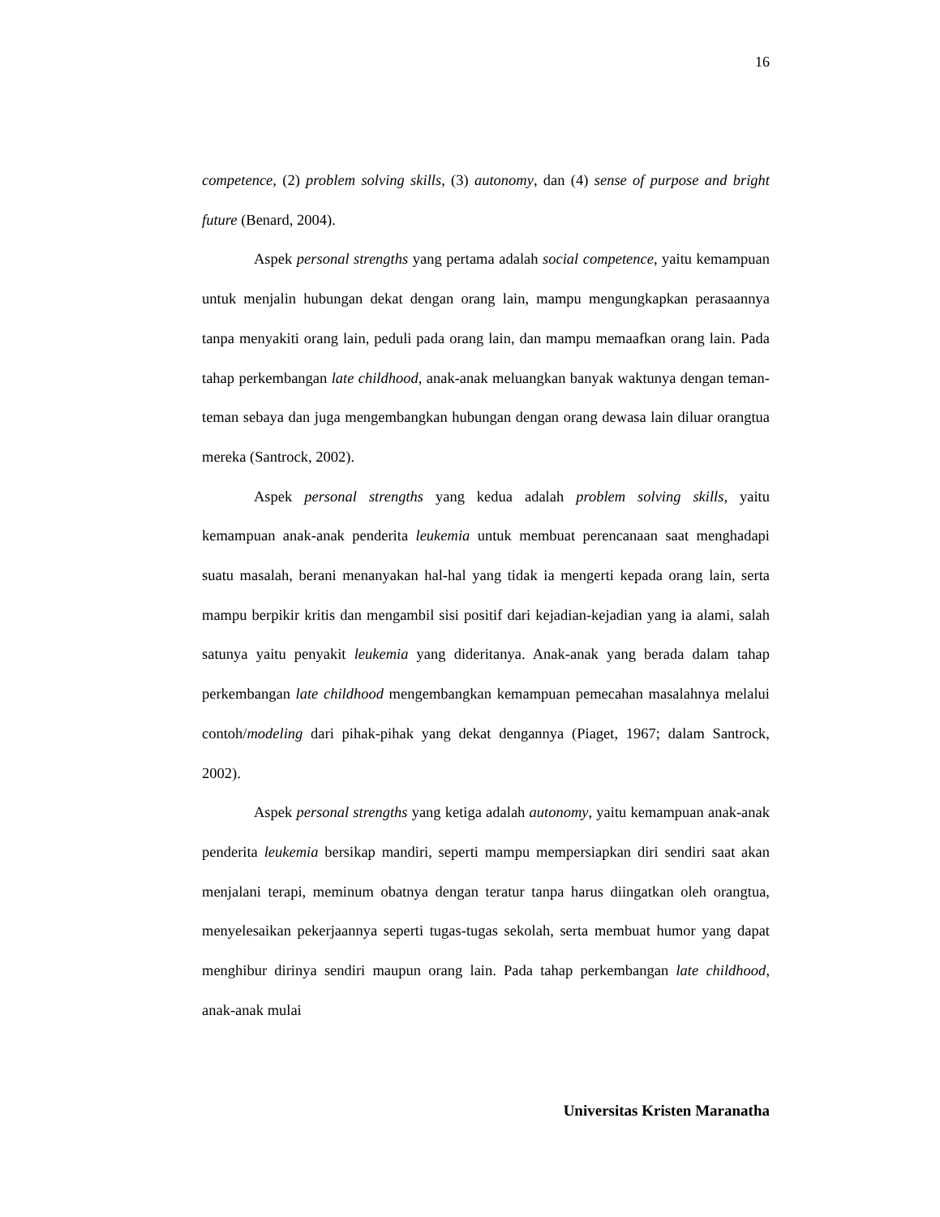16
competence, (2) problem solving skills, (3) autonomy, dan (4) sense of purpose and bright future (Benard, 2004).
Aspek personal strengths yang pertama adalah social competence, yaitu kemampuan untuk menjalin hubungan dekat dengan orang lain, mampu mengungkapkan perasaannya tanpa menyakiti orang lain, peduli pada orang lain, dan mampu memaafkan orang lain. Pada tahap perkembangan late childhood, anak-anak meluangkan banyak waktunya dengan teman-teman sebaya dan juga mengembangkan hubungan dengan orang dewasa lain diluar orangtua mereka (Santrock, 2002).
Aspek personal strengths yang kedua adalah problem solving skills, yaitu kemampuan anak-anak penderita leukemia untuk membuat perencanaan saat menghadapi suatu masalah, berani menanyakan hal-hal yang tidak ia mengerti kepada orang lain, serta mampu berpikir kritis dan mengambil sisi positif dari kejadian-kejadian yang ia alami, salah satunya yaitu penyakit leukemia yang dideritanya. Anak-anak yang berada dalam tahap perkembangan late childhood mengembangkan kemampuan pemecahan masalahnya melalui contoh/modeling dari pihak-pihak yang dekat dengannya (Piaget, 1967; dalam Santrock, 2002).
Aspek personal strengths yang ketiga adalah autonomy, yaitu kemampuan anak-anak penderita leukemia bersikap mandiri, seperti mampu mempersiapkan diri sendiri saat akan menjalani terapi, meminum obatnya dengan teratur tanpa harus diingatkan oleh orangtua, menyelesaikan pekerjaannya seperti tugas-tugas sekolah, serta membuat humor yang dapat menghibur dirinya sendiri maupun orang lain. Pada tahap perkembangan late childhood, anak-anak mulai
Universitas Kristen Maranatha